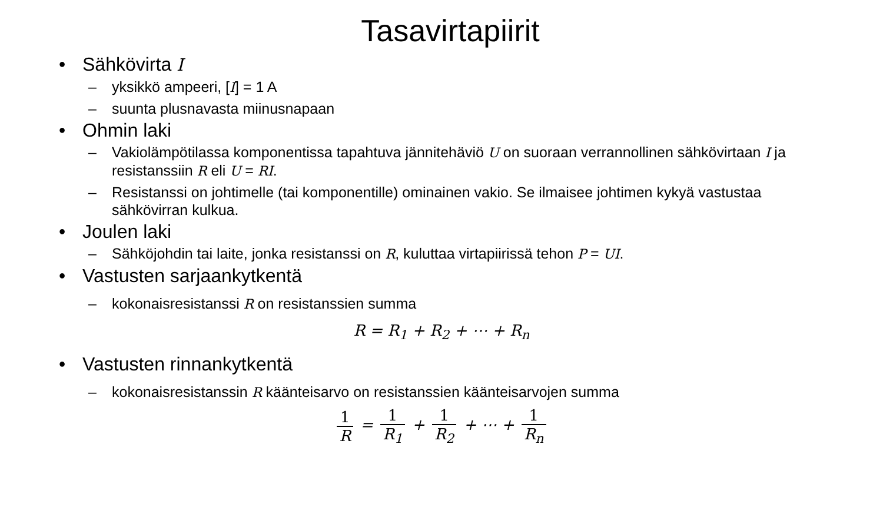Tasavirtapiirit
• Sähkövirta I
– yksikkö ampeeri, [I] = 1 A
– suunta plusnavasta miinusnapaan
• Ohmin laki
– Vakiolämpötilassa komponentissa tapahtuva jännitehäviö U on suoraan verrannollinen sähkövirtaan I ja resistanssiin R eli U = RI.
– Resistanssi on johtimelle (tai komponentille) ominainen vakio. Se ilmaisee johtimen kykyä vastustaa sähkövirran kulkua.
• Joulen laki
– Sähköjohdin tai laite, jonka resistanssi on R, kuluttaa virtapiirissä tehon P = UI.
• Vastusten sarjaankytkentä
– kokonaisresistanssi R on resistanssien summa
R = R<sub>1</sub> + R<sub>2</sub> + ⋯ + R<sub>n</sub>
• Vastusten rinnankytkentä
– kokonaisresistanssin R käänteisarvo on resistanssien käänteisarvojen summa
1 R = 1 R<sub>1</sub> + 1 R<sub>2</sub> + ⋯ + 1 R<sub>n</sub>